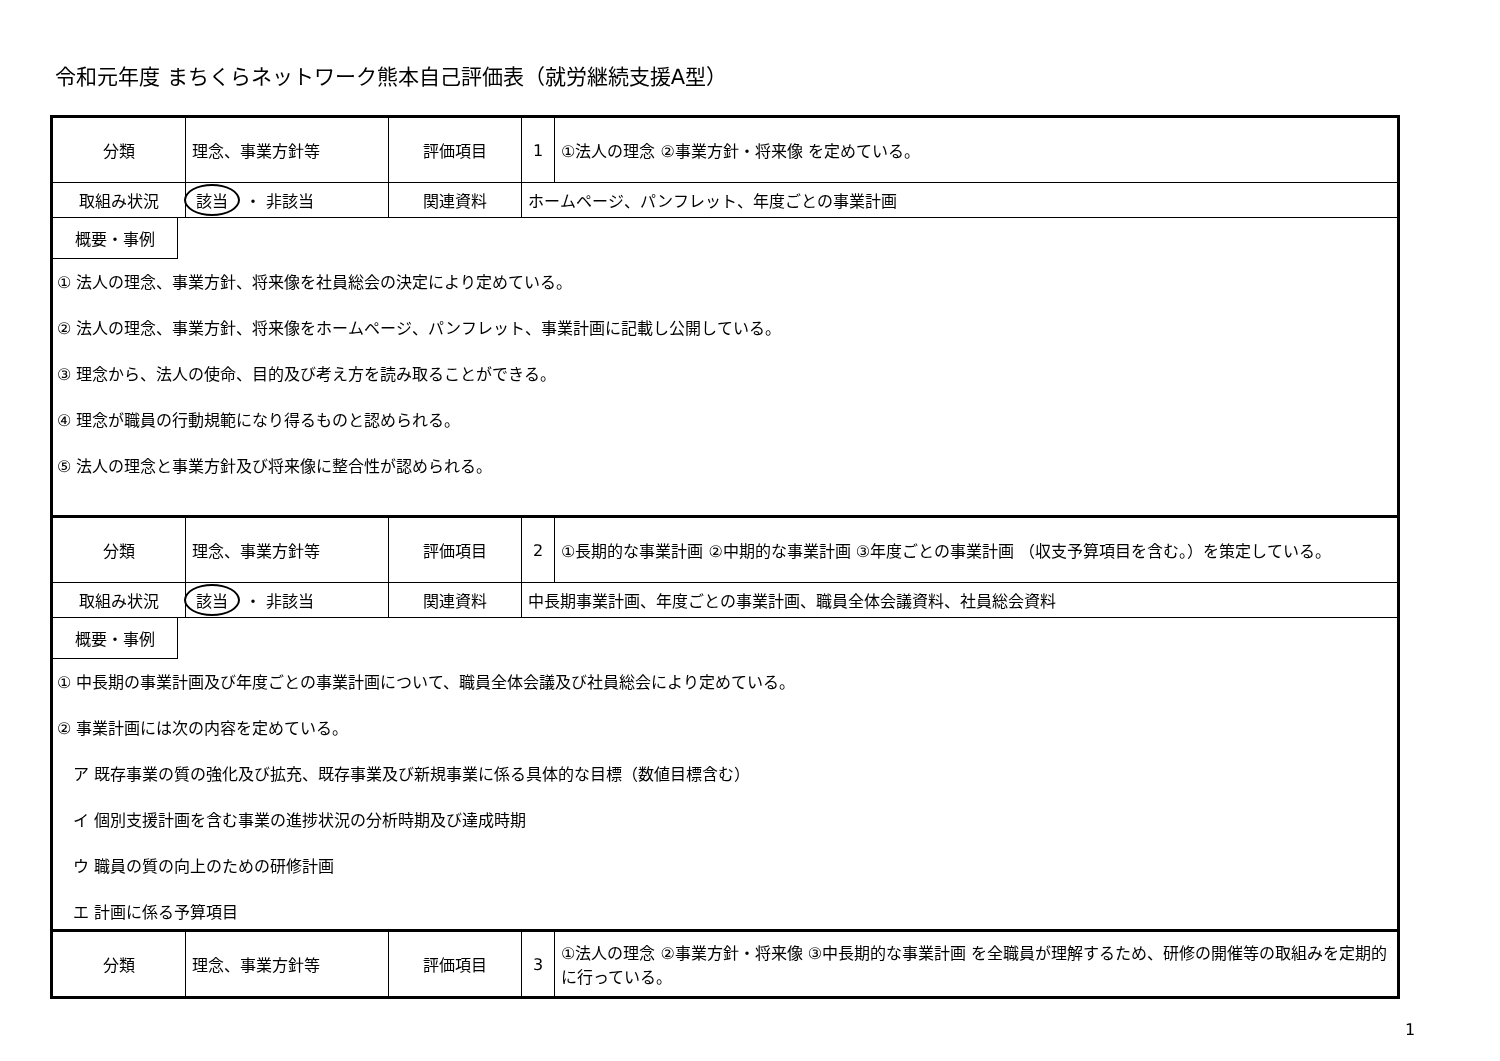令和元年度 まちくらネットワーク熊本自己評価表（就労継続支援A型）
| 分類 | 理念、事業方針等 | 評価項目 | 1 | ①法人の理念 ②事業方針・将来像 を定めている。 |
| 取組み状況 | 該当 ・ 非該当 | 関連資料 | ホームページ、パンフレット、年度ごとの事業計画 | |
| 概要・事例 ① 法人の理念、事業方針、将来像を社員総会の決定により定めている。 ② 法人の理念、事業方針、将来像をホームページ、パンフレット、事業計画に記載し公開している。 ③ 理念から、法人の使命、目的及び考え方を読み取ることができる。 ④ 理念が職員の行動規範になり得るものと認められる。 ⑤ 法人の理念と事業方針及び将来像に整合性が認められる。 | | | | |
| 分類 | 理念、事業方針等 | 評価項目 | 2 | ①長期的な事業計画 ②中期的な事業計画 ③年度ごとの事業計画 （収支予算項目を含む。）を策定している。 |
| 取組み状況 | 該当 ・ 非該当 | 関連資料 | 中長期事業計画、年度ごとの事業計画、職員全体会議資料、社員総会資料 | |
| 概要・事例 ① 中長期の事業計画及び年度ごとの事業計画について、職員全体会議及び社員総会により定めている。 ② 事業計画には次の内容を定めている。 ア 既存事業の質の強化及び拡充、既存事業及び新規事業に係る具体的な目標（数値目標含む） イ 個別支援計画を含む事業の進捗状況の分析時期及び達成時期 ウ 職員の質の向上のための研修計画 エ 計画に係る予算項目 | | | | |
| 分類 | 理念、事業方針等 | 評価項目 | 3 | ①法人の理念 ②事業方針・将来像 ③中長期的な事業計画 を全職員が理解するため、研修の開催等の取組みを定期的に行っている。 |
1